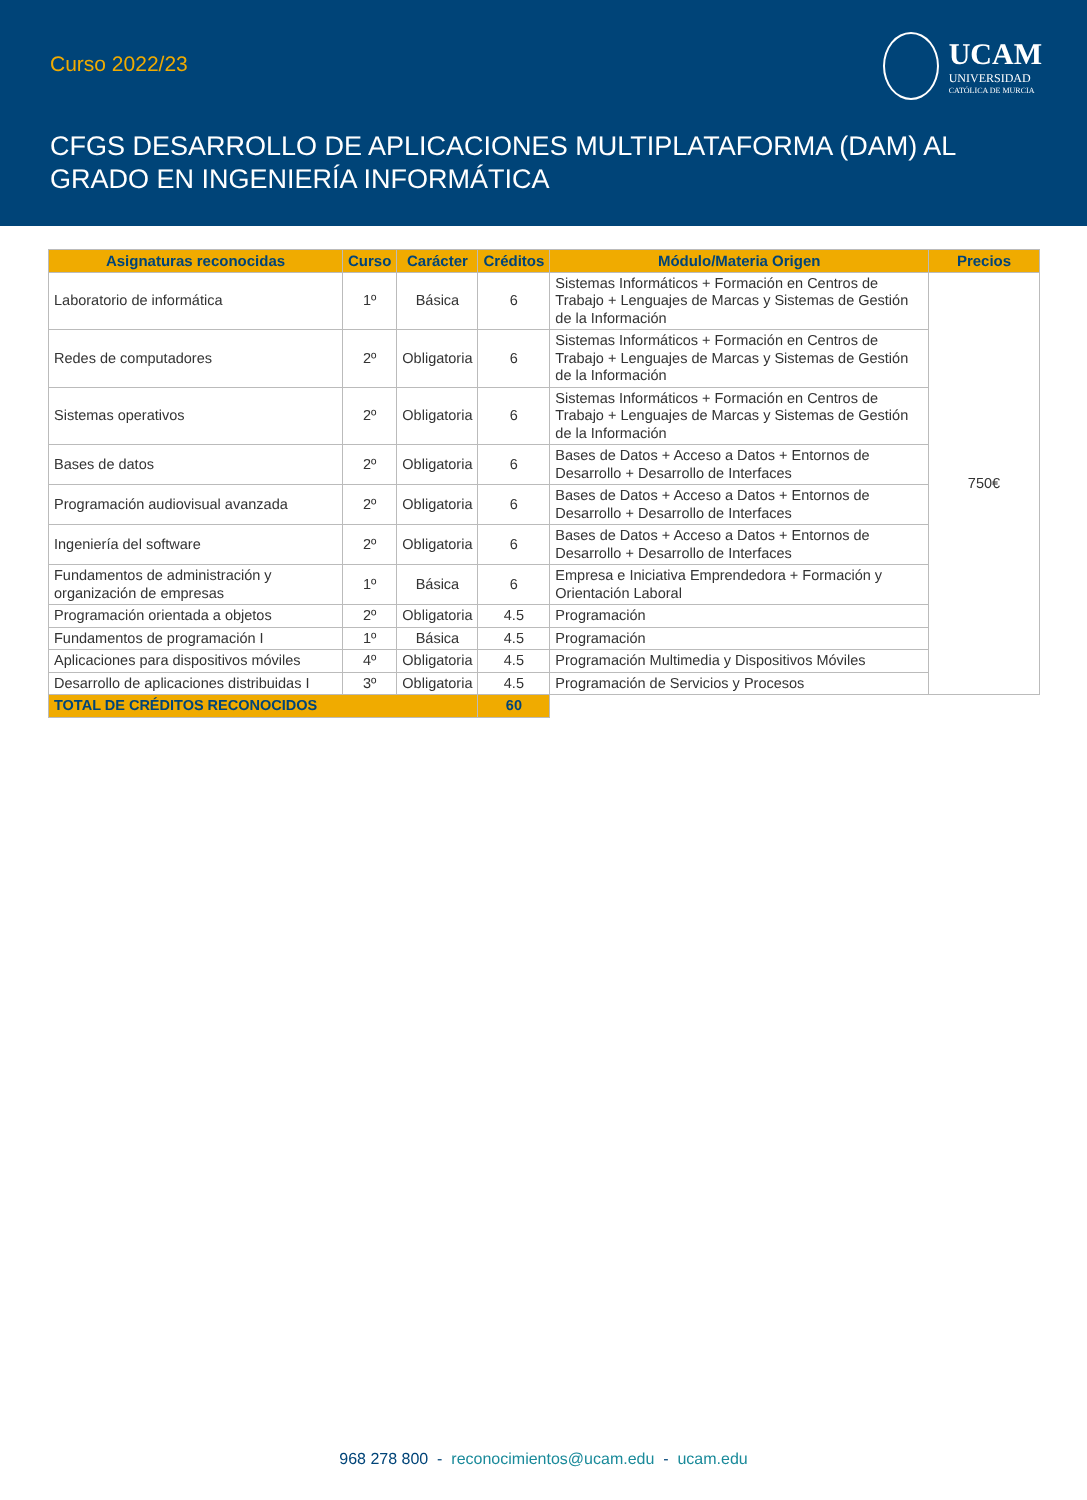Curso 2022/23
UCAM
UNIVERSIDAD
CATÓLICA DE MURCIA
CFGS DESARROLLO DE APLICACIONES MULTIPLATAFORMA (DAM) AL
GRADO EN INGENIERÍA INFORMÁTICA
| Asignaturas reconocidas | Curso | Carácter | Créditos | Módulo/Materia Origen | Precios |
| --- | --- | --- | --- | --- | --- |
| Laboratorio de informática | 1º | Básica | 6 | Sistemas Informáticos + Formación en Centros de Trabajo + Lenguajes de Marcas y Sistemas de Gestión de la Información | 750€ |
| Redes de computadores | 2º | Obligatoria | 6 | Sistemas Informáticos + Formación en Centros de Trabajo + Lenguajes de Marcas y Sistemas de Gestión de la Información | |
| Sistemas operativos | 2º | Obligatoria | 6 | Sistemas Informáticos + Formación en Centros de Trabajo + Lenguajes de Marcas y Sistemas de Gestión de la Información | |
| Bases de datos | 2º | Obligatoria | 6 | Bases de Datos + Acceso a Datos + Entornos de Desarrollo + Desarrollo de Interfaces | |
| Programación audiovisual avanzada | 2º | Obligatoria | 6 | Bases de Datos + Acceso a Datos + Entornos de Desarrollo + Desarrollo de Interfaces | |
| Ingeniería del software | 2º | Obligatoria | 6 | Bases de Datos + Acceso a Datos + Entornos de Desarrollo + Desarrollo de Interfaces | |
| Fundamentos de administración y organización de empresas | 1º | Básica | 6 | Empresa e Iniciativa Emprendedora + Formación y Orientación Laboral | |
| Programación orientada a objetos | 2º | Obligatoria | 4.5 | Programación | |
| Fundamentos de programación I | 1º | Básica | 4.5 | Programación | |
| Aplicaciones para dispositivos móviles | 4º | Obligatoria | 4.5 | Programación Multimedia y Dispositivos Móviles | |
| Desarrollo de aplicaciones distribuidas I | 3º | Obligatoria | 4.5 | Programación de Servicios y Procesos | |
| TOTAL DE CRÉDITOS RECONOCIDOS | | | 60 | | |
968 278 800 - reconocimientos@ucam.edu - ucam.edu